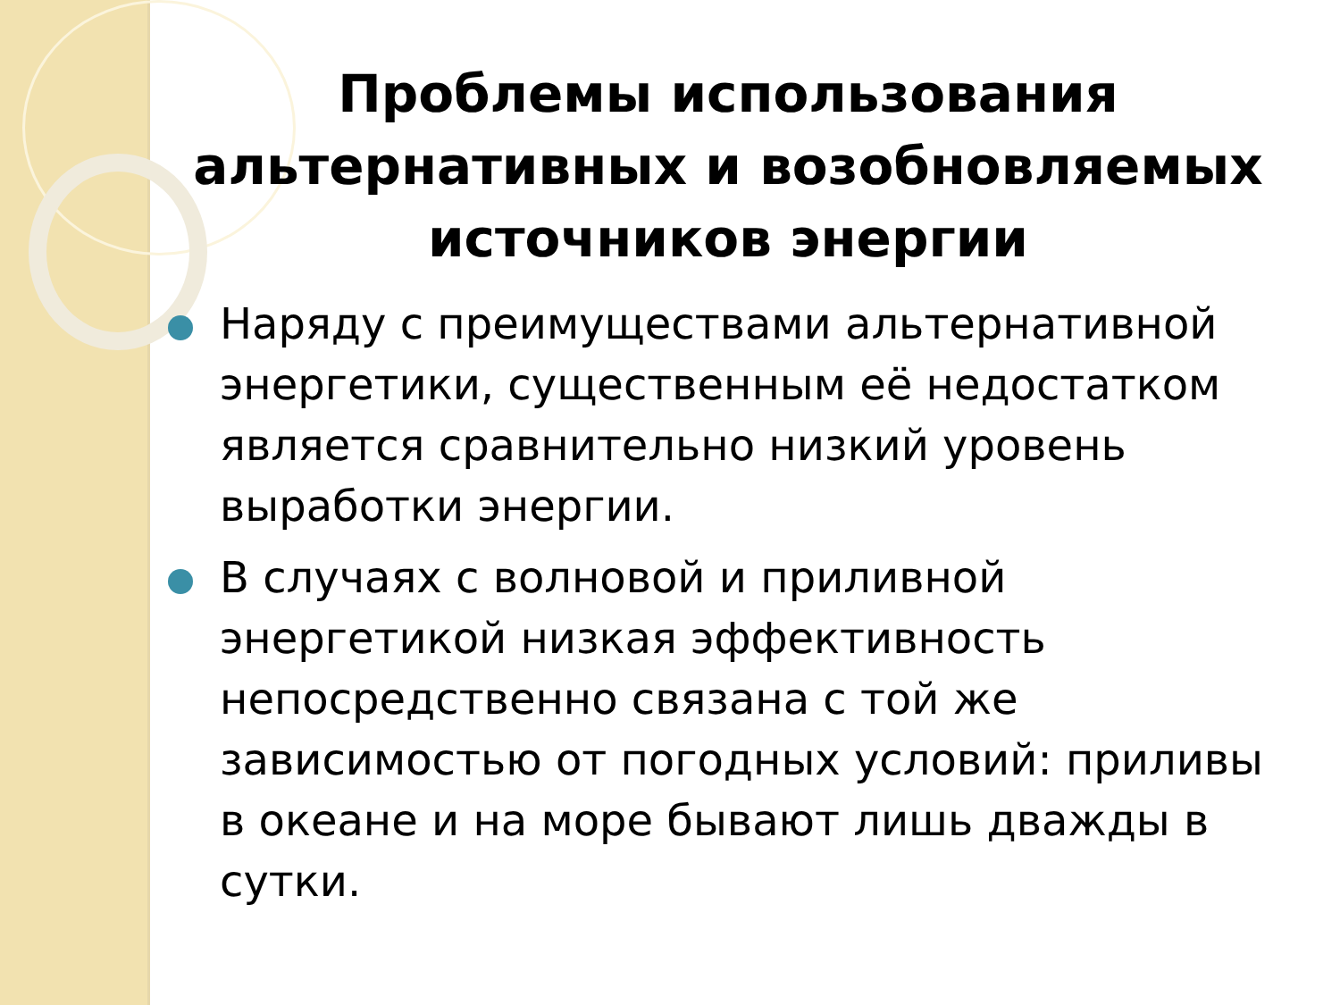Проблемы использования альтернативных и возобновляемых источников энергии
Наряду с преимуществами альтернативной энергетики, существенным её недостатком является сравнительно низкий уровень выработки энергии.
В случаях с волновой и приливной энергетикой низкая эффективность непосредственно связана с той же зависимостью от погодных условий: приливы в океане и на море бывают лишь дважды в сутки.